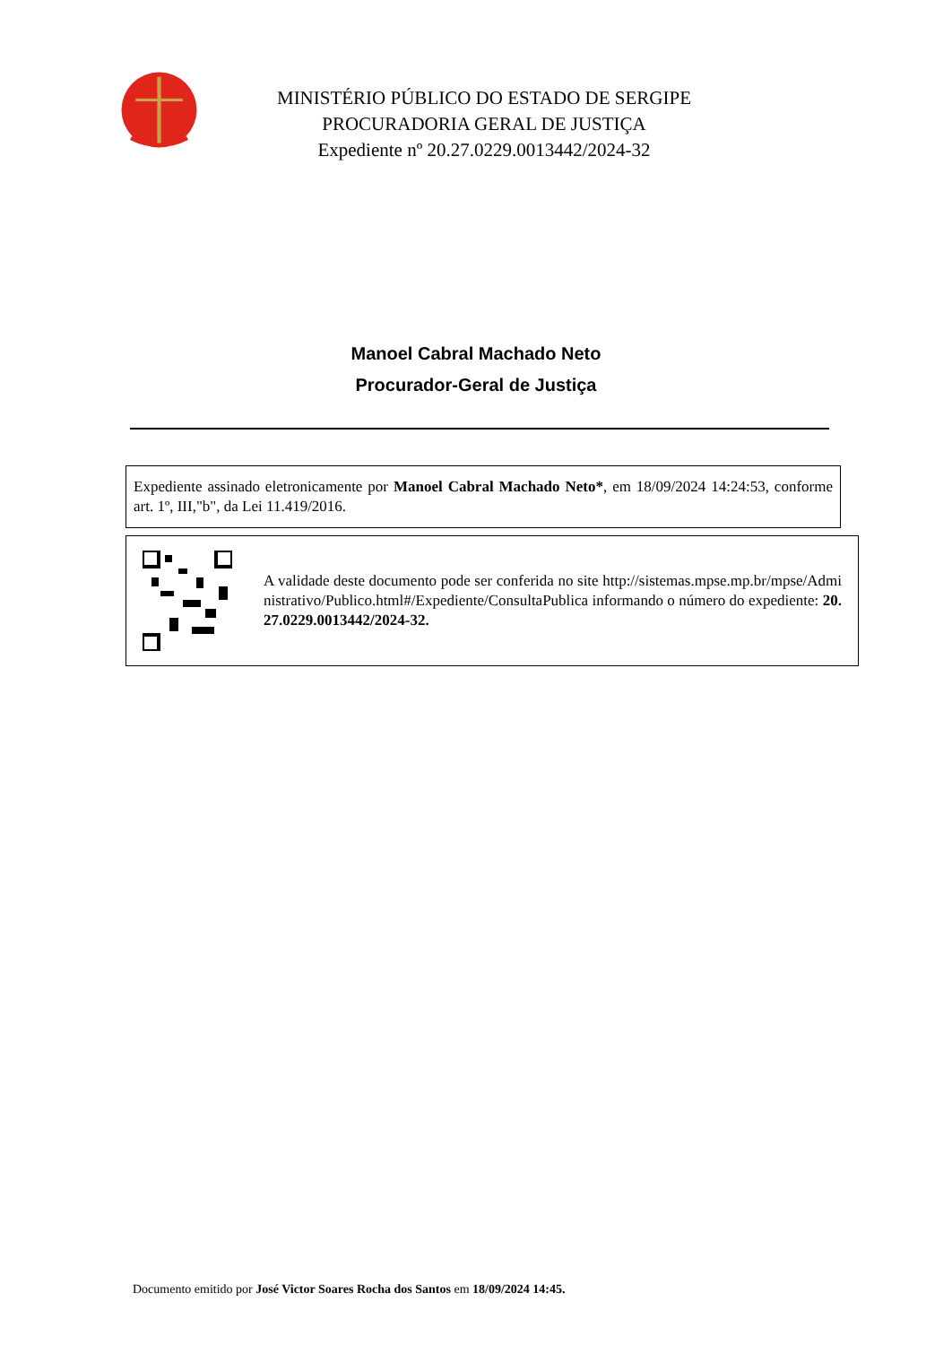MINISTÉRIO PÚBLICO DO ESTADO DE SERGIPE
PROCURADORIA GERAL DE JUSTIÇA
Expediente nº 20.27.0229.0013442/2024-32
Manoel Cabral Machado Neto
Procurador-Geral de Justiça
Expediente assinado eletronicamente por Manoel Cabral Machado Neto*, em 18/09/2024 14:24:53, conforme art. 1º, III,"b", da Lei 11.419/2016.
A validade deste documento pode ser conferida no site http://sistemas.mpse.mp.br/mpse/Administrativo/Publico.html#/Expediente/ConsultaPublica informando o número do expediente: 20.27.0229.0013442/2024-32.
Documento emitido por José Victor Soares Rocha dos Santos em 18/09/2024 14:45.